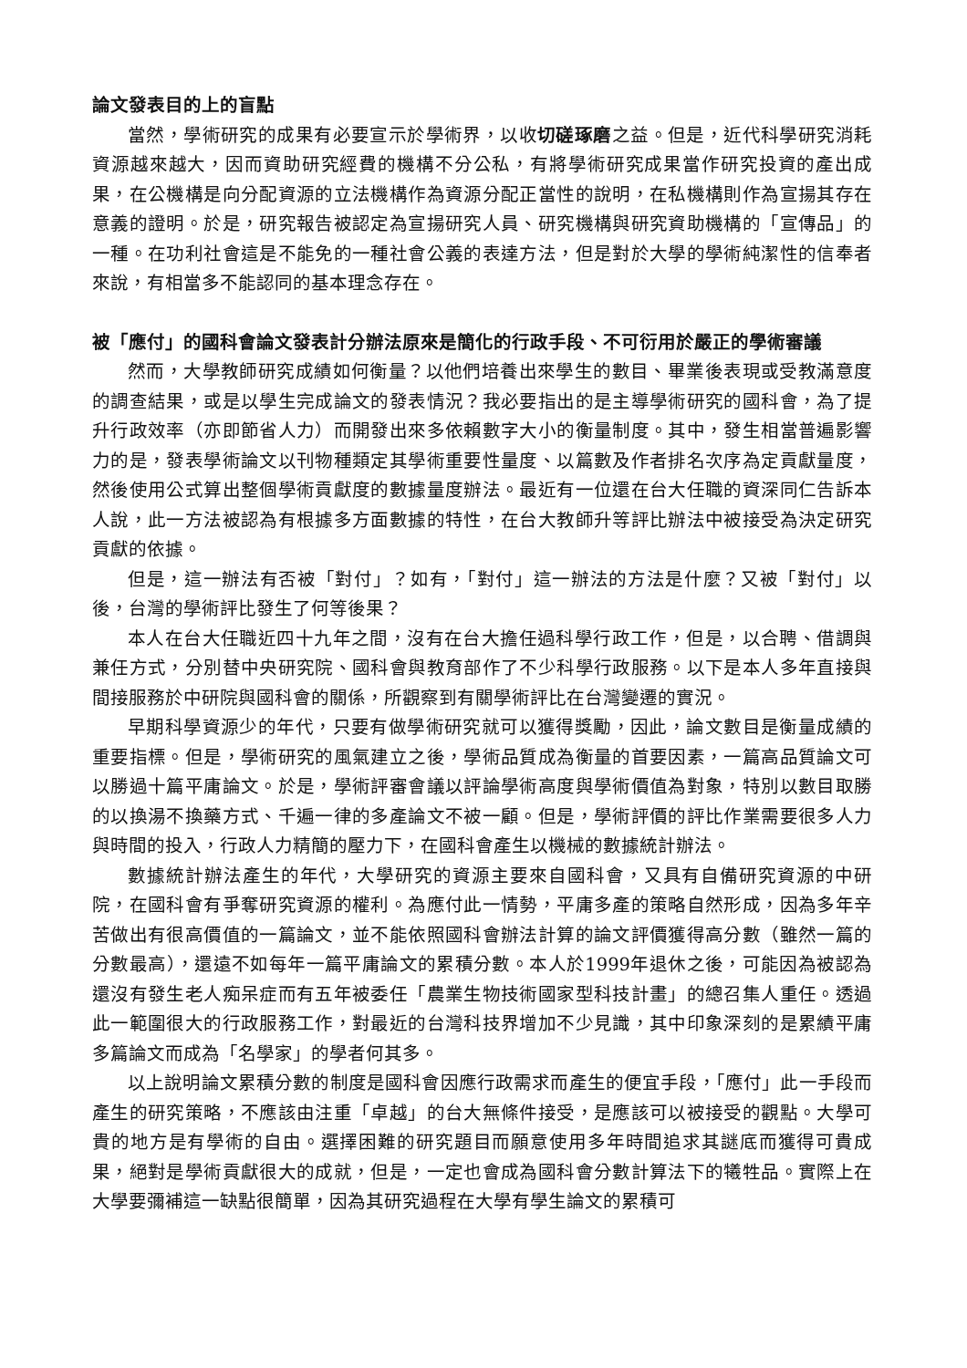論文發表目的上的盲點
當然，學術研究的成果有必要宣示於學術界，以收切磋琢磨之益。但是，近代科學研究消耗資源越來越大，因而資助研究經費的機構不分公私，有將學術研究成果當作研究投資的產出成果，在公機構是向分配資源的立法機構作為資源分配正當性的說明，在私機構則作為宣揚其存在意義的證明。於是，研究報告被認定為宣揚研究人員、研究機構與研究資助機構的「宣傳品」的一種。在功利社會這是不能免的一種社會公義的表達方法，但是對於大學的學術純潔性的信奉者來說，有相當多不能認同的基本理念存在。
被「應付」的國科會論文發表計分辦法原來是簡化的行政手段、不可衍用於嚴正的學術審議
然而，大學教師研究成績如何衡量？以他們培養出來學生的數目、畢業後表現或受教滿意度的調查結果，或是以學生完成論文的發表情況？我必要指出的是主導學術研究的國科會，為了提升行政效率（亦即節省人力）而開發出來多依賴數字大小的衡量制度。其中，發生相當普遍影響力的是，發表學術論文以刊物種類定其學術重要性量度、以篇數及作者排名次序為定貢獻量度，然後使用公式算出整個學術貢獻度的數據量度辦法。最近有一位還在台大任職的資深同仁告訴本人說，此一方法被認為有根據多方面數據的特性，在台大教師升等評比辦法中被接受為決定研究貢獻的依據。
但是，這一辦法有否被「對付」？如有，「對付」這一辦法的方法是什麼？又被「對付」以後，台灣的學術評比發生了何等後果？
本人在台大任職近四十九年之間，沒有在台大擔任過科學行政工作，但是，以合聘、借調與兼任方式，分別替中央研究院、國科會與教育部作了不少科學行政服務。以下是本人多年直接與間接服務於中研院與國科會的關係，所觀察到有關學術評比在台灣變遷的實況。
早期科學資源少的年代，只要有做學術研究就可以獲得獎勵，因此，論文數目是衡量成績的重要指標。但是，學術研究的風氣建立之後，學術品質成為衡量的首要因素，一篇高品質論文可以勝過十篇平庸論文。於是，學術評審會議以評論學術高度與學術價值為對象，特別以數目取勝的以換湯不換藥方式、千遍一律的多產論文不被一顧。但是，學術評價的評比作業需要很多人力與時間的投入，行政人力精簡的壓力下，在國科會產生以機械的數據統計辦法。
數據統計辦法產生的年代，大學研究的資源主要來自國科會，又具有自備研究資源的中研院，在國科會有爭奪研究資源的權利。為應付此一情勢，平庸多產的策略自然形成，因為多年辛苦做出有很高價值的一篇論文，並不能依照國科會辦法計算的論文評價獲得高分數（雖然一篇的分數最高），還遠不如每年一篇平庸論文的累積分數。本人於1999年退休之後，可能因為被認為還沒有發生老人痴呆症而有五年被委任「農業生物技術國家型科技計畫」的總召集人重任。透過此一範圍很大的行政服務工作，對最近的台灣科技界增加不少見識，其中印象深刻的是累績平庸多篇論文而成為「名學家」的學者何其多。
以上說明論文累積分數的制度是國科會因應行政需求而產生的便宜手段，「應付」此一手段而產生的研究策略，不應該由注重「卓越」的台大無條件接受，是應該可以被接受的觀點。大學可貴的地方是有學術的自由。選擇困難的研究題目而願意使用多年時間追求其謎底而獲得可貴成果，絕對是學術貢獻很大的成就，但是，一定也會成為國科會分數計算法下的犧牲品。實際上在大學要彌補這一缺點很簡單，因為其研究過程在大學有學生論文的累積可